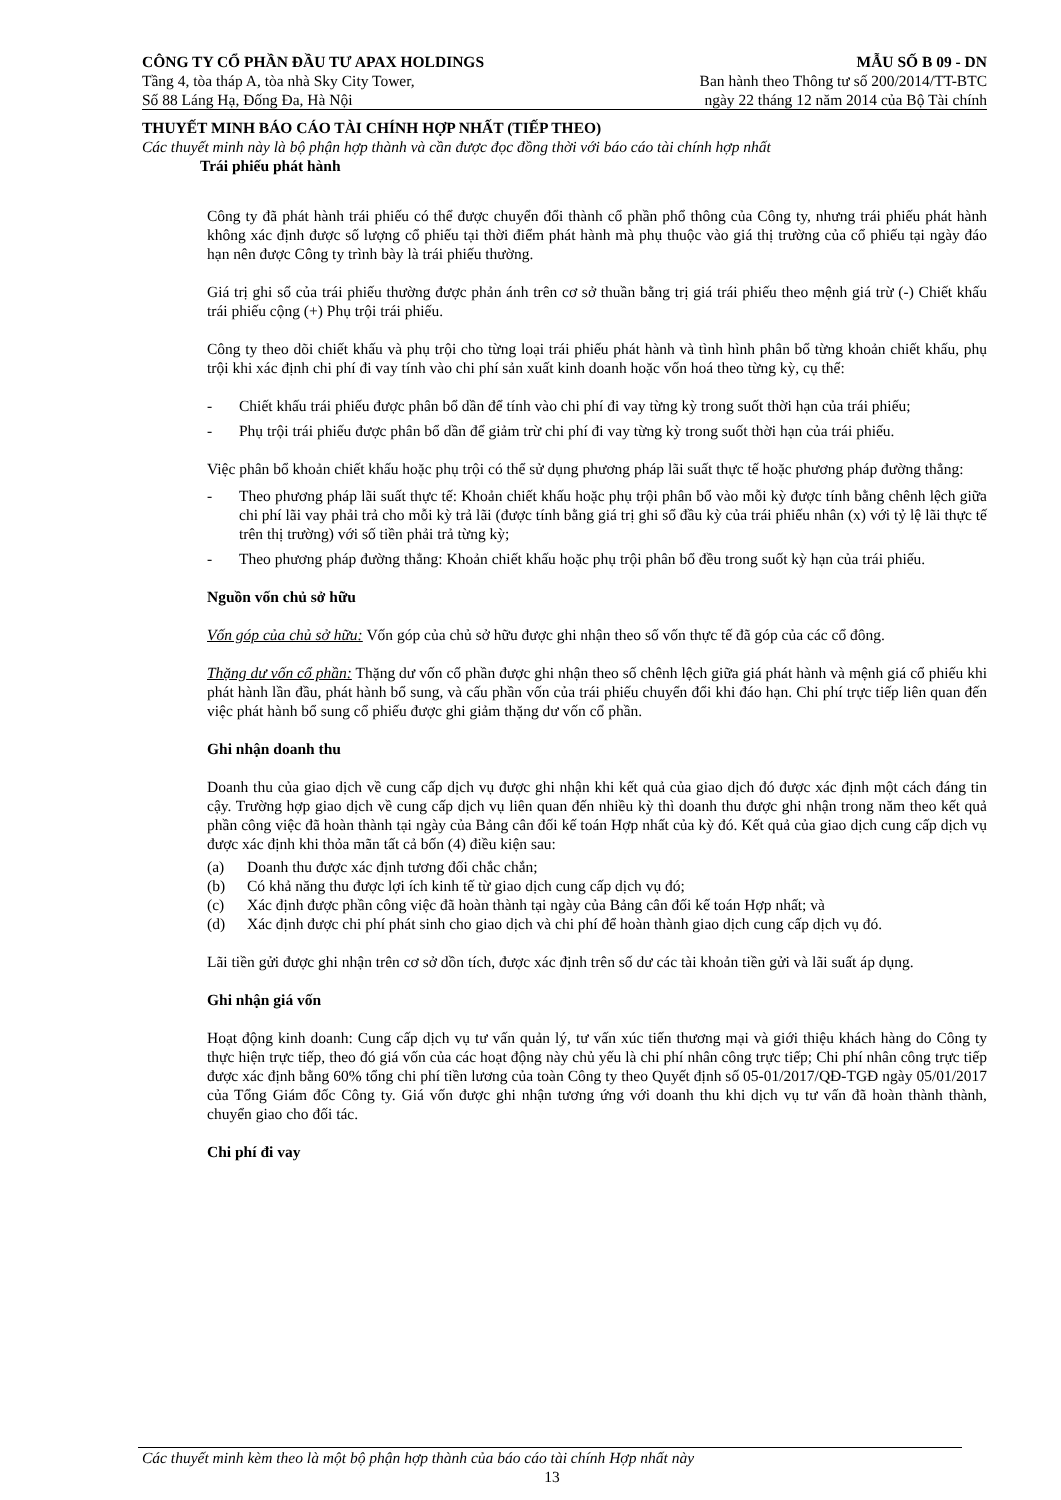CÔNG TY CỔ PHẦN ĐẦU TƯ APAX HOLDINGS MẪU SỐ B 09 - DN
Tầng 4, tòa tháp A, tòa nhà Sky City Tower, Ban hành theo Thông tư số 200/2014/TT-BTC
Số 88 Láng Hạ, Đống Đa, Hà Nội ngày 22 tháng 12 năm 2014 của Bộ Tài chính
THUYẾT MINH BÁO CÁO TÀI CHÍNH HỢP NHẤT (TIẾP THEO)
Các thuyết minh này là bộ phận hợp thành và cần được đọc đồng thời với báo cáo tài chính hợp nhất
Trái phiếu phát hành
Công ty đã phát hành trái phiếu có thể được chuyển đổi thành cổ phần phổ thông của Công ty, nhưng trái phiếu phát hành không xác định được số lượng cổ phiếu tại thời điểm phát hành mà phụ thuộc vào giá thị trường của cổ phiếu tại ngày đáo hạn nên được Công ty trình bày là trái phiếu thường.
Giá trị ghi sổ của trái phiếu thường được phản ánh trên cơ sở thuần bằng trị giá trái phiếu theo mệnh giá trừ (-) Chiết khấu trái phiếu cộng (+) Phụ trội trái phiếu.
Công ty theo dõi chiết khấu và phụ trội cho từng loại trái phiếu phát hành và tình hình phân bổ từng khoản chiết khấu, phụ trội khi xác định chi phí đi vay tính vào chi phí sản xuất kinh doanh hoặc vốn hoá theo từng kỳ, cụ thể:
- Chiết khấu trái phiếu được phân bổ dần để tính vào chi phí đi vay từng kỳ trong suốt thời hạn của trái phiếu;
- Phụ trội trái phiếu được phân bổ dần để giảm trừ chi phí đi vay từng kỳ trong suốt thời hạn của trái phiếu.
Việc phân bổ khoản chiết khấu hoặc phụ trội có thể sử dụng phương pháp lãi suất thực tế hoặc phương pháp đường thẳng:
- Theo phương pháp lãi suất thực tế: Khoản chiết khấu hoặc phụ trội phân bổ vào mỗi kỳ được tính bằng chênh lệch giữa chi phí lãi vay phải trả cho mỗi kỳ trả lãi (được tính bằng giá trị ghi sổ đầu kỳ của trái phiếu nhân (x) với tỷ lệ lãi thực tế trên thị trường) với số tiền phải trả từng kỳ;
- Theo phương pháp đường thẳng: Khoản chiết khấu hoặc phụ trội phân bổ đều trong suốt kỳ hạn của trái phiếu.
Nguồn vốn chủ sở hữu
Vốn góp của chủ sở hữu: Vốn góp của chủ sở hữu được ghi nhận theo số vốn thực tế đã góp của các cổ đông.
Thặng dư vốn cổ phần: Thặng dư vốn cổ phần được ghi nhận theo số chênh lệch giữa giá phát hành và mệnh giá cổ phiếu khi phát hành lần đầu, phát hành bổ sung, và cấu phần vốn của trái phiếu chuyển đổi khi đáo hạn. Chi phí trực tiếp liên quan đến việc phát hành bổ sung cổ phiếu được ghi giảm thặng dư vốn cổ phần.
Ghi nhận doanh thu
Doanh thu của giao dịch về cung cấp dịch vụ được ghi nhận khi kết quả của giao dịch đó được xác định một cách đáng tin cậy. Trường hợp giao dịch về cung cấp dịch vụ liên quan đến nhiều kỳ thì doanh thu được ghi nhận trong năm theo kết quả phần công việc đã hoàn thành tại ngày của Bảng cân đối kế toán Hợp nhất của kỳ đó. Kết quả của giao dịch cung cấp dịch vụ được xác định khi thỏa mãn tất cả bốn (4) điều kiện sau:
(a) Doanh thu được xác định tương đối chắc chắn;
(b) Có khả năng thu được lợi ích kinh tế từ giao dịch cung cấp dịch vụ đó;
(c) Xác định được phần công việc đã hoàn thành tại ngày của Bảng cân đối kế toán Hợp nhất; và
(d) Xác định được chi phí phát sinh cho giao dịch và chi phí để hoàn thành giao dịch cung cấp dịch vụ đó.
Lãi tiền gửi được ghi nhận trên cơ sở dồn tích, được xác định trên số dư các tài khoản tiền gửi và lãi suất áp dụng.
Ghi nhận giá vốn
Hoạt động kinh doanh: Cung cấp dịch vụ tư vấn quản lý, tư vấn xúc tiến thương mại và giới thiệu khách hàng do Công ty thực hiện trực tiếp, theo đó giá vốn của các hoạt động này chủ yếu là chi phí nhân công trực tiếp; Chi phí nhân công trực tiếp được xác định bằng 60% tổng chi phí tiền lương của toàn Công ty theo Quyết định số 05-01/2017/QĐ-TGĐ ngày 05/01/2017 của Tổng Giám đốc Công ty. Giá vốn được ghi nhận tương ứng với doanh thu khi dịch vụ tư vấn đã hoàn thành thành, chuyển giao cho đối tác.
Chi phí đi vay
Các thuyết minh kèm theo là một bộ phận hợp thành của báo cáo tài chính Hợp nhất này
13